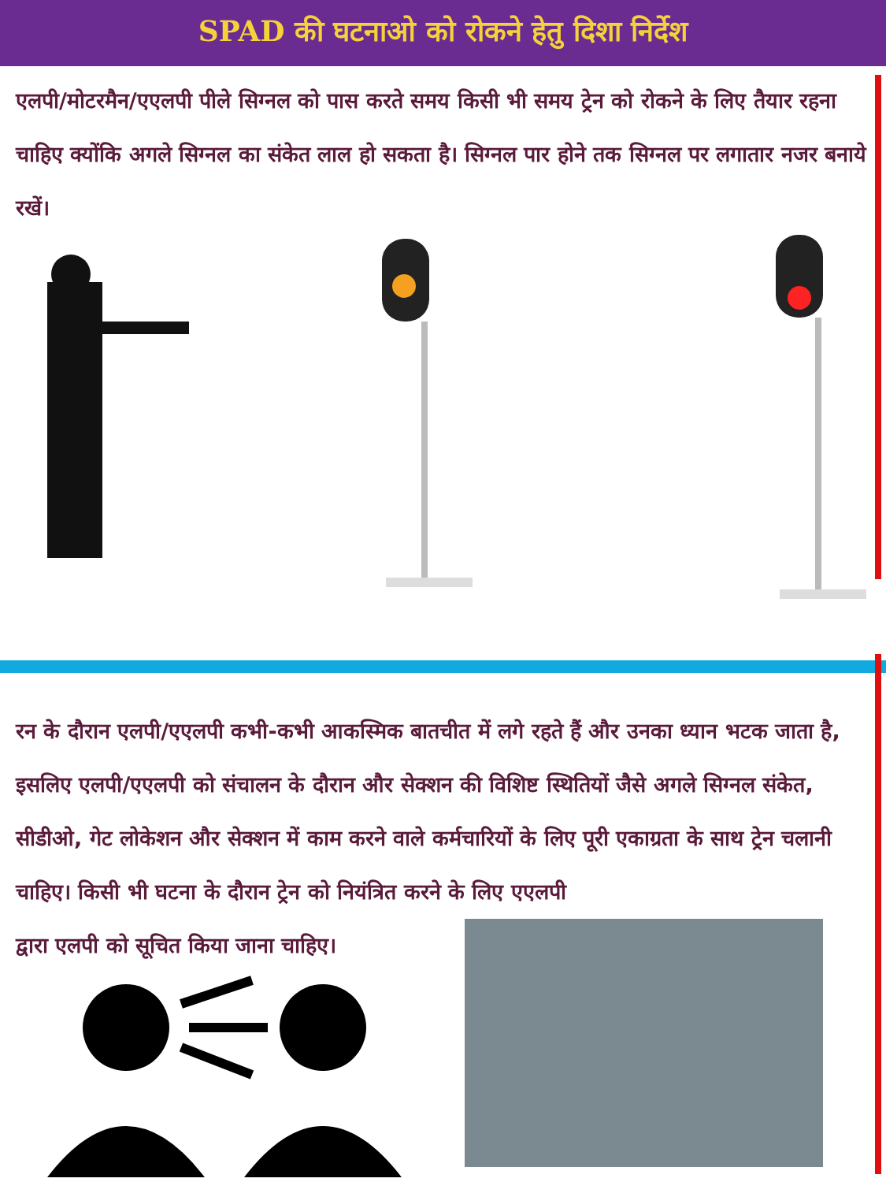SPAD की घटनाओ को रोकने हेतु दिशा निर्देश
एलपी/मोटरमैन/एएलपी पीले सिग्नल को पास करते समय किसी भी समय ट्रेन को रोकने के लिए तैयार रहना चाहिए क्योंकि अगले सिग्नल का संकेत लाल हो सकता है। सिग्नल पार होने तक सिग्नल पर लगातार नजर बनाये रखें।
रन के दौरान एलपी/एएलपी कभी-कभी आकस्मिक बातचीत में लगे रहते हैं और उनका ध्यान भटक जाता है, इसलिए एलपी/एएलपी को संचालन के दौरान और सेक्शन की विशिष्ट स्थितियों जैसे अगले सिग्नल संकेत, सीडीओ, गेट लोकेशन और सेक्शन में काम करने वाले कर्मचारियों के लिए पूरी एकाग्रता के साथ ट्रेन चलानी चाहिए। किसी भी घटना के दौरान ट्रेन को नियंत्रित करने के लिए एएलपी
द्वारा एलपी को सूचित किया जाना चाहिए।